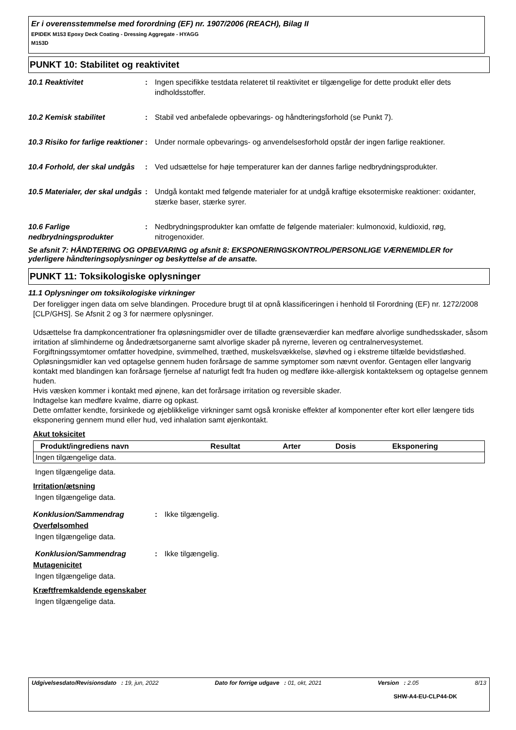Er i overensstemmelse med forordning (EF) nr. 1907/2006 (REACH), Bilag II
EPIDEK M153 Epoxy Deck Coating - Dressing Aggregate - HYAGG
M153D
PUNKT 10: Stabilitet og reaktivitet
10.1 Reaktivitet : Ingen specifikke testdata relateret til reaktivitet er tilgængelige for dette produkt eller dets indholdsstoffer.
10.2 Kemisk stabilitet : Stabil ved anbefalede opbevarings- og håndteringsforhold (se Punkt 7).
10.3 Risiko for farlige reaktioner
: Under normale opbevarings- og anvendelsesforhold opstår der ingen farlige reaktioner.
10.4 Forhold, der skal undgås
: Ved udsættelse for høje temperaturer kan der dannes farlige nedbrydningsprodukter.
10.5 Materialer, der skal undgås
: Undgå kontakt med følgende materialer for at undgå kraftige eksotermiske reaktioner: oxidanter, stærke baser, stærke syrer.
10.6 Farlige nedbrydningsprodukter
: Nedbrydningsprodukter kan omfatte de følgende materialer: kulmonoxid, kuldioxid, røg, nitrogenoxider.
Se afsnit 7: HÅNDTERING OG OPBEVARING og afsnit 8: EKSPONERINGSKONTROL/PERSONLIGE VÆRNEMIDLER for yderligere håndteringsoplysninger og beskyttelse af de ansatte.
PUNKT 11: Toksikologiske oplysninger
11.1 Oplysninger om toksikologiske virkninger
Der foreligger ingen data om selve blandingen. Procedure brugt til at opnå klassificeringen i henhold til Forordning (EF) nr. 1272/2008 [CLP/GHS]. Se Afsnit 2 og 3 for nærmere oplysninger.
Udsættelse fra dampkoncentrationer fra opløsningsmidler over de tilladte grænseværdier kan medføre alvorlige sundhedsskader, såsom irritation af slimhinderne og åndedrætsorganerne samt alvorlige skader på nyrerne, leveren og centralnervesystemet. Forgiftningssymtomer omfatter hovedpine, svimmelhed, træthed, muskelsvækkelse, sløvhed og i ekstreme tilfælde bevidstløshed.
Opløsningsmidler kan ved optagelse gennem huden forårsage de samme symptomer som nævnt ovenfor. Gentagen eller langvarig kontakt med blandingen kan forårsage fjernelse af naturligt fedt fra huden og medføre ikke-allergisk kontakteksem og optagelse gennem huden.
Hvis væsken kommer i kontakt med øjnene, kan det forårsage irritation og reversible skader.
Indtagelse kan medføre kvalme, diarre og opkast.
Dette omfatter kendte, forsinkede og øjeblikkelige virkninger samt også kroniske effekter af komponenter efter kort eller længere tids eksponering gennem mund eller hud, ved inhalation samt øjenkontakt.
Akut toksicitet
| Produkt/ingrediens navn | Resultat | Arter | Dosis | Eksponering |
| --- | --- | --- | --- | --- |
| Ingen tilgængelige data. | | | | |
Ingen tilgængelige data.
Irritation/ætsning
Ingen tilgængelige data.
Konklusion/Sammendrag : Ikke tilgængelig.
Overfølsomhed
Ingen tilgængelige data.
Konklusion/Sammendrag : Ikke tilgængelig.
Mutagenicitet
Ingen tilgængelige data.
Kræftfremkaldende egenskaber
Ingen tilgængelige data.
Udgivelsesdato/Revisionsdato : 19, jun, 2022 Dato for forrige udgave : 01, okt, 2021 Version : 2.05 8/13
SHW-A4-EU-CLP44-DK